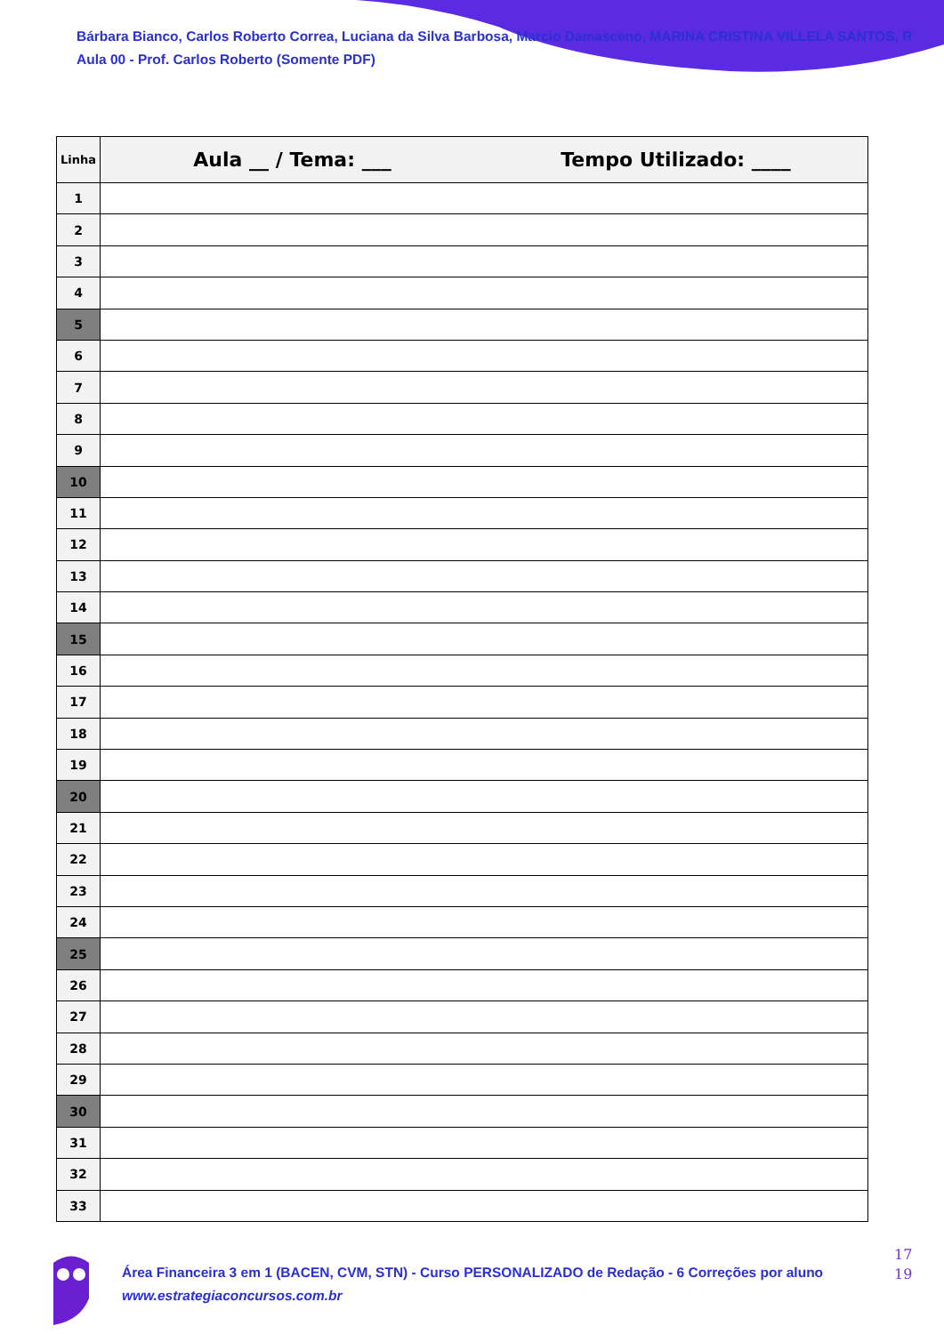Bárbara Bianco, Carlos Roberto Correa, Luciana da Silva Barbosa, Marcio Damasceno, MARINA CRISTINA VILLELA SANTOS, R
Aula 00 - Prof. Carlos Roberto (Somente PDF)
| Linha | Aula __ / Tema: ___ Tempo Utilizado: ____ |
| --- | --- |
| 1 | |
| 2 | |
| 3 | |
| 4 | |
| 5 | |
| 6 | |
| 7 | |
| 8 | |
| 9 | |
| 10 | |
| 11 | |
| 12 | |
| 13 | |
| 14 | |
| 15 | |
| 16 | |
| 17 | |
| 18 | |
| 19 | |
| 20 | |
| 21 | |
| 22 | |
| 23 | |
| 24 | |
| 25 | |
| 26 | |
| 27 | |
| 28 | |
| 29 | |
| 30 | |
| 31 | |
| 32 | |
| 33 | |
Área Financeira 3 em 1 (BACEN, CVM, STN) - Curso PERSONALIZADO de Redação - 6 Correções por aluno
www.estrategiaconcursos.com.br
17
19